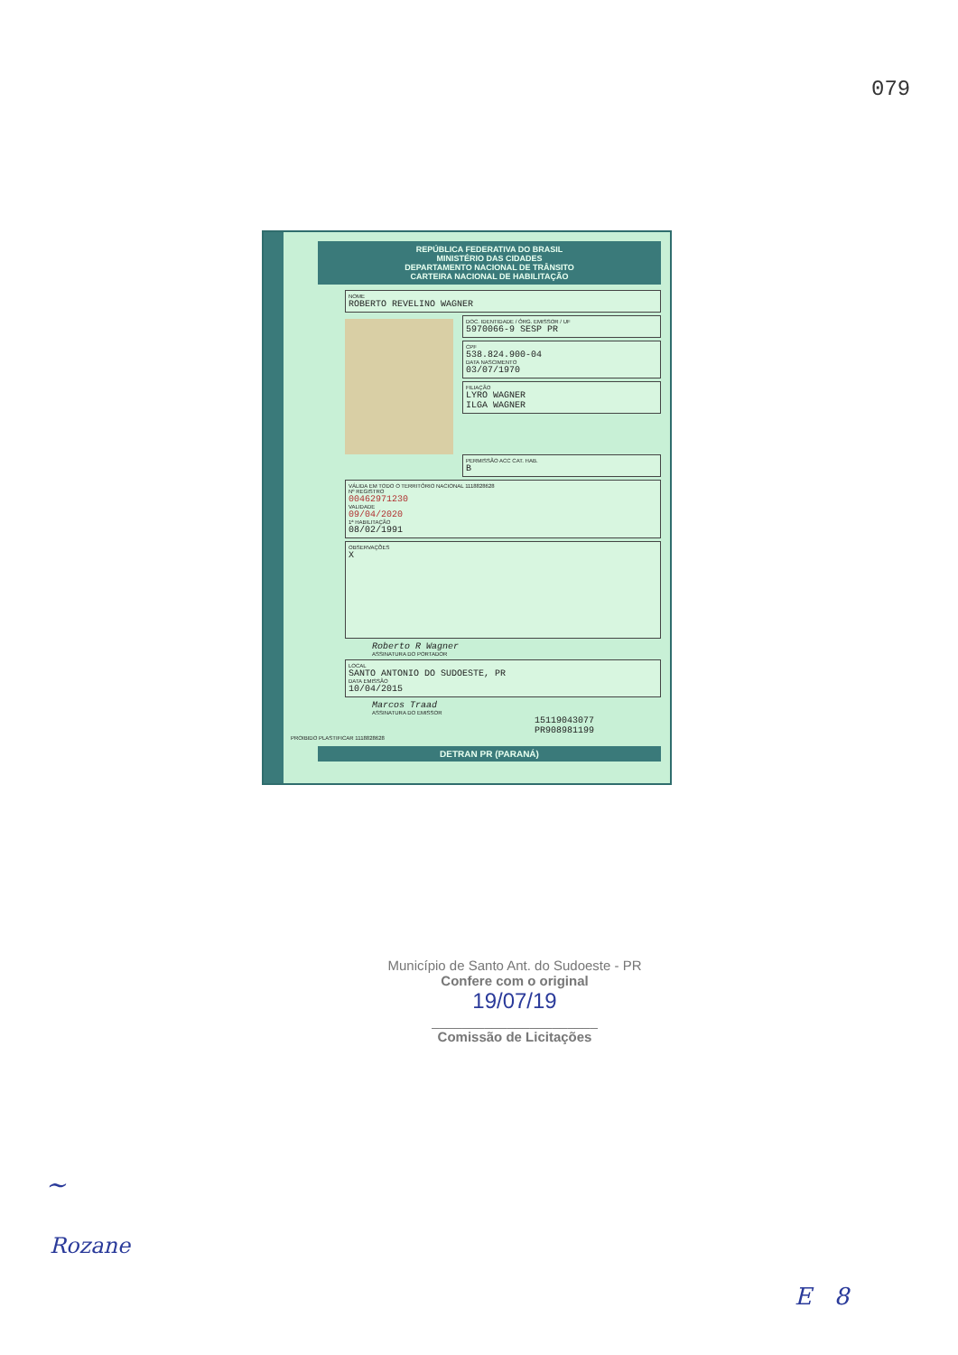079
REPÚBLICA FEDERATIVA DO BRASIL
MINISTÉRIO DAS CIDADES
DEPARTAMENTO NACIONAL DE TRÂNSITO
CARTEIRA NACIONAL DE HABILITAÇÃO
NOME
ROBERTO REVELINO WAGNER
DOC. IDENTIDADE / ÓRG. EMISSOR / UF
5970066-9 SESP PR
CPF
538.824.900-04
DATA NASCIMENTO
03/07/1970
FILIAÇÃO
LYRO WAGNER
ILGA WAGNER
PERMISSÃO ACC CAT. HAB.
B
VÁLIDA EM TODO O TERRITÓRIO NACIONAL 1118828628
Nº REGISTRO
00462971230
VALIDADE
09/04/2020
1ª HABILITAÇÃO
08/02/1991
OBSERVAÇÕES
X
Roberto R Wagner
ASSINATURA DO PORTADOR
LOCAL
SANTO ANTONIO DO SUDOESTE, PR
DATA EMISSÃO
10/04/2015
Marcos Traad
ASSINATURA DO EMISSOR
15119043077
PR908981199
PROIBIDO PLASTIFICAR 1118828628
DETRAN PR (PARANÁ)
Município de Santo Ant. do Sudoeste - PR
Confere com o original
19/07/19
______________________
Comissão de Licitações
~
Rozane
E 8